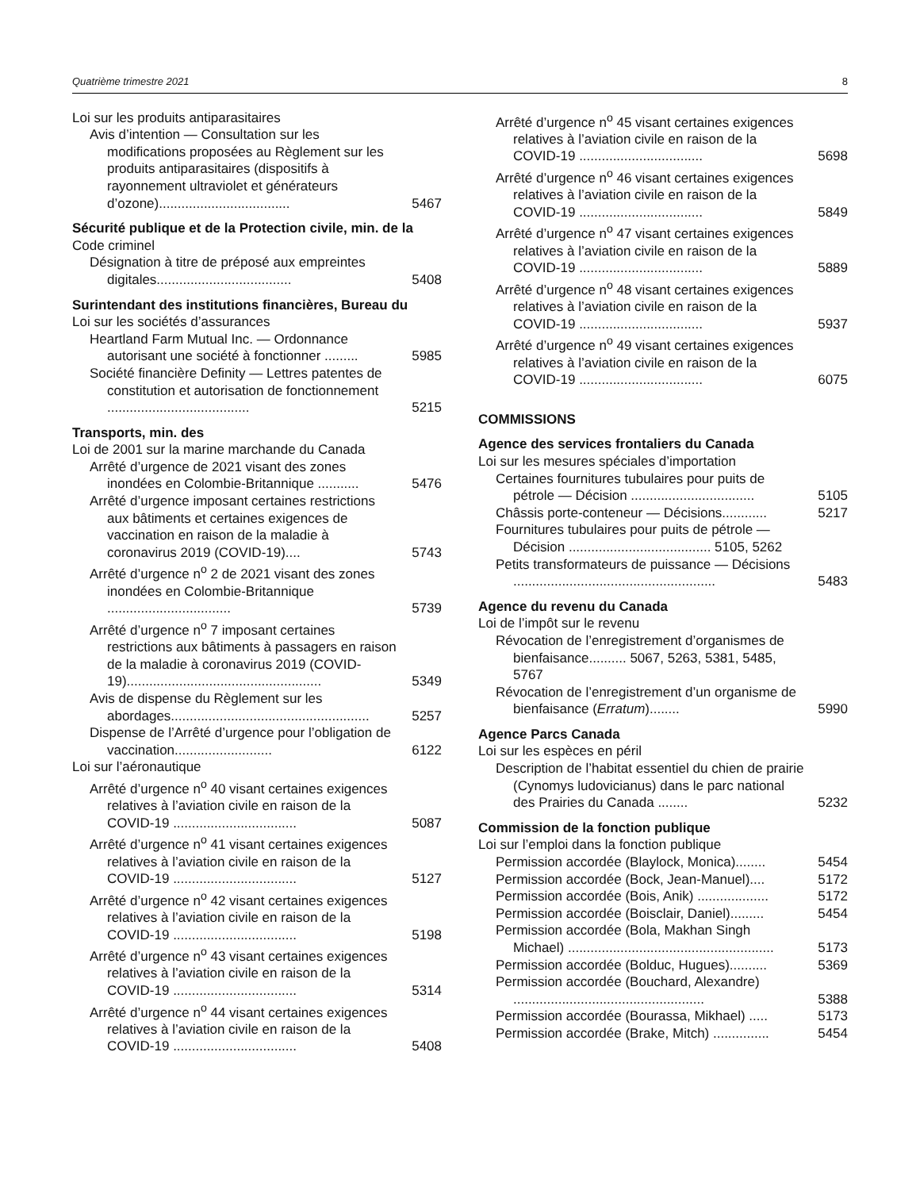Quatrième trimestre 2021 8
Loi sur les produits antiparasitaires
Avis d’intention — Consultation sur les modifications proposées au Règlement sur les produits antiparasitaires (dispositifs à rayonnement ultraviolet et générateurs d’ozone)...................................
5467
Sécurité publique et de la Protection civile, min. de la
Code criminel
Désignation à titre de préposé aux empreintes digitales....................................
5408
Surintendant des institutions financières, Bureau du
Loi sur les sociétés d’assurances
Heartland Farm Mutual Inc. — Ordonnance autorisant une société à fonctionner .........
5985
Société financière Definity — Lettres patentes de constitution et autorisation de fonctionnement ......................................
5215
Transports, min. des
Loi de 2001 sur la marine marchande du Canada
Arrêté d’urgence de 2021 visant des zones inondées en Colombie-Britannique ...........
5476
Arrêté d’urgence imposant certaines restrictions aux bâtiments et certaines exigences de vaccination en raison de la maladie à coronavirus 2019 (COVID-19)....
5743
Arrêté d’urgence n<sup>o</sup> 2 de 2021 visant des zones inondées en Colombie-Britannique .................................
5739
Arrêté d’urgence n<sup>o</sup> 7 imposant certaines restrictions aux bâtiments à passagers en raison de la maladie à coronavirus 2019 (COVID-19)....................................................
5349
Avis de dispense du Règlement sur les abordages.....................................................
5257
Dispense de l’Arrêté d’urgence pour l’obligation de vaccination..........................
6122
Loi sur l’aéronautique
Arrêté d’urgence n<sup>o</sup> 40 visant certaines exigences relatives à l’aviation civile en raison de la COVID-19 .................................
5087
Arrêté d’urgence n<sup>o</sup> 41 visant certaines exigences relatives à l’aviation civile en raison de la COVID-19 .................................
5127
Arrêté d’urgence n<sup>o</sup> 42 visant certaines exigences relatives à l’aviation civile en raison de la COVID-19 .................................
5198
Arrêté d’urgence n<sup>o</sup> 43 visant certaines exigences relatives à l’aviation civile en raison de la COVID-19 .................................
5314
Arrêté d’urgence n<sup>o</sup> 44 visant certaines exigences relatives à l’aviation civile en raison de la COVID-19 .................................
5408
Arrêté d’urgence n<sup>o</sup> 45 visant certaines exigences relatives à l’aviation civile en raison de la COVID-19 .................................
5698
Arrêté d’urgence n<sup>o</sup> 46 visant certaines exigences relatives à l’aviation civile en raison de la COVID-19 .................................
5849
Arrêté d’urgence n<sup>o</sup> 47 visant certaines exigences relatives à l’aviation civile en raison de la COVID-19 .................................
5889
Arrêté d’urgence n<sup>o</sup> 48 visant certaines exigences relatives à l’aviation civile en raison de la COVID-19 .................................
5937
Arrêté d’urgence n<sup>o</sup> 49 visant certaines exigences relatives à l’aviation civile en raison de la COVID-19 .................................
6075
COMMISSIONS
Agence des services frontaliers du Canada
Loi sur les mesures spéciales d’importation
Certaines fournitures tubulaires pour puits de pétrole — Décision .................................
5105
Châssis porte-conteneur — Décisions............
5217
Fournitures tubulaires pour puits de pétrole — Décision ...................................... 5105, 5262
Petits transformateurs de puissance — Décisions ......................................................
5483
Agence du revenu du Canada
Loi de l’impôt sur le revenu
Révocation de l’enregistrement d’organismes de bienfaisance.......... 5067, 5263, 5381, 5485, 5767
Révocation de l’enregistrement d’un organisme de bienfaisance (Erratum)........
5990
Agence Parcs Canada
Loi sur les espèces en péril
Description de l’habitat essentiel du chien de prairie (Cynomys ludovicianus) dans le parc national des Prairies du Canada ........
5232
Commission de la fonction publique
Loi sur l’emploi dans la fonction publique
Permission accordée (Blaylock, Monica)........
5454
Permission accordée (Bock, Jean-Manuel)....
5172
Permission accordée (Bois, Anik) ...................
5172
Permission accordée (Boisclair, Daniel).........
5454
Permission accordée (Bola, Makhan Singh Michael) .......................................................
5173
Permission accordée (Bolduc, Hugues)..........
5369
Permission accordée (Bouchard, Alexandre) ...................................................
5388
Permission accordée (Bourassa, Mikhael) .....
5173
Permission accordée (Brake, Mitch) ...............
5454